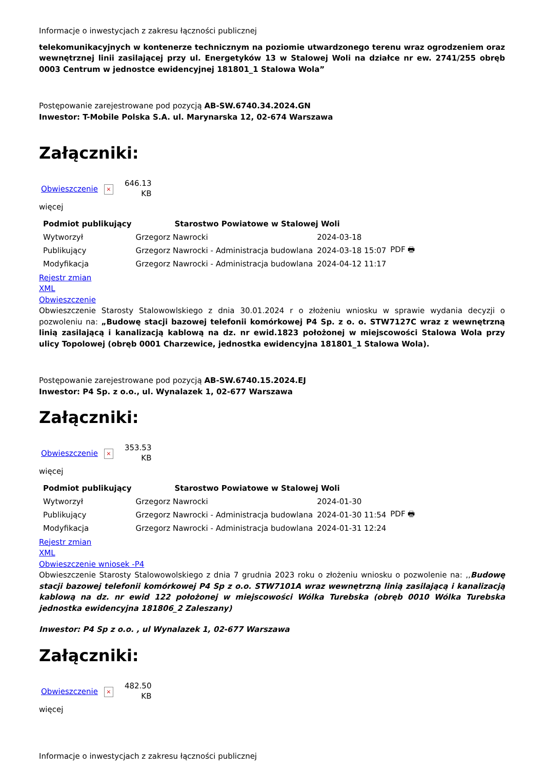Informacje o inwestycjach z zakresu łączności publicznej
telekomunikacyjnych w kontenerze technicznym na poziomie utwardzonego terenu wraz ogrodzeniem oraz wewnętrznej linii zasilającej przy ul. Energetyków 13 w Stalowej Woli na działce nr ew. 2741/255 obręb 0003 Centrum w jednostce ewidencyjnej 181801_1 Stalowa Wola”
Postępowanie zarejestrowane pod pozycją AB-SW.6740.34.2024.GN
Inwestor: T-Mobile Polska S.A. ul. Marynarska 12, 02-674 Warszawa
Załączniki:
Obwieszczenie
×
646.13
KB
więcej
| Podmiot publikujący | Starostwo Powiatowe w Stalowej Woli | | |
| Wytworzył | Grzegorz Nawrocki | 2024-03-18 | PDF 🖶 |
| Publikujący | Grzegorz Nawrocki - Administracja budowlana | 2024-03-18 15:07 | |
| Modyfikacja | Grzegorz Nawrocki - Administracja budowlana | 2024-04-12 11:17 | |
Rejestr zmian
XML
Obwieszczenie
Obwieszczenie Starosty Stalowowlskiego z dnia 30.01.2024 r o złożeniu wniosku w sprawie wydania decyzji o pozwoleniu na: „Budowę stacji bazowej telefonii komórkowej P4 Sp. z o. o. STW7127C wraz z wewnętrzną linią zasilającą i kanalizacją kablową na dz. nr ewid.1823 położonej w miejscowości Stalowa Wola przy ulicy Topolowej (obręb 0001 Charzewice, jednostka ewidencyjna 181801_1 Stalowa Wola).
Postępowanie zarejestrowane pod pozycją AB-SW.6740.15.2024.EJ
Inwestor: P4 Sp. z o.o., ul. Wynalazek 1, 02-677 Warszawa
Załączniki:
Obwieszczenie
×
353.53
KB
więcej
| Podmiot publikujący | Starostwo Powiatowe w Stalowej Woli | | |
| Wytworzył | Grzegorz Nawrocki | 2024-01-30 | PDF 🖶 |
| Publikujący | Grzegorz Nawrocki - Administracja budowlana | 2024-01-30 11:54 | |
| Modyfikacja | Grzegorz Nawrocki - Administracja budowlana | 2024-01-31 12:24 | |
Rejestr zmian
XML
Obwieszczenie wniosek -P4
Obwieszczenie Starosty Stalowowolskiego z dnia 7 grudnia 2023 roku o złożeniu wniosku o pozwolenie na: ,,Budowę stacji bazowej telefonii komórkowej P4 Sp z o.o. STW7101A wraz wewnętrzną linią zasilającą i kanalizacją kablową na dz. nr ewid 122 położonej w miejscowości Wólka Turebska (obręb 0010 Wólka Turebska jednostka ewidencyjna 181806_2 Zaleszany)
Inwestor: P4 Sp z o.o. , ul Wynalazek 1, 02-677 Warszawa
Załączniki:
Obwieszczenie
×
482.50
KB
więcej
Informacje o inwestycjach z zakresu łączności publicznej